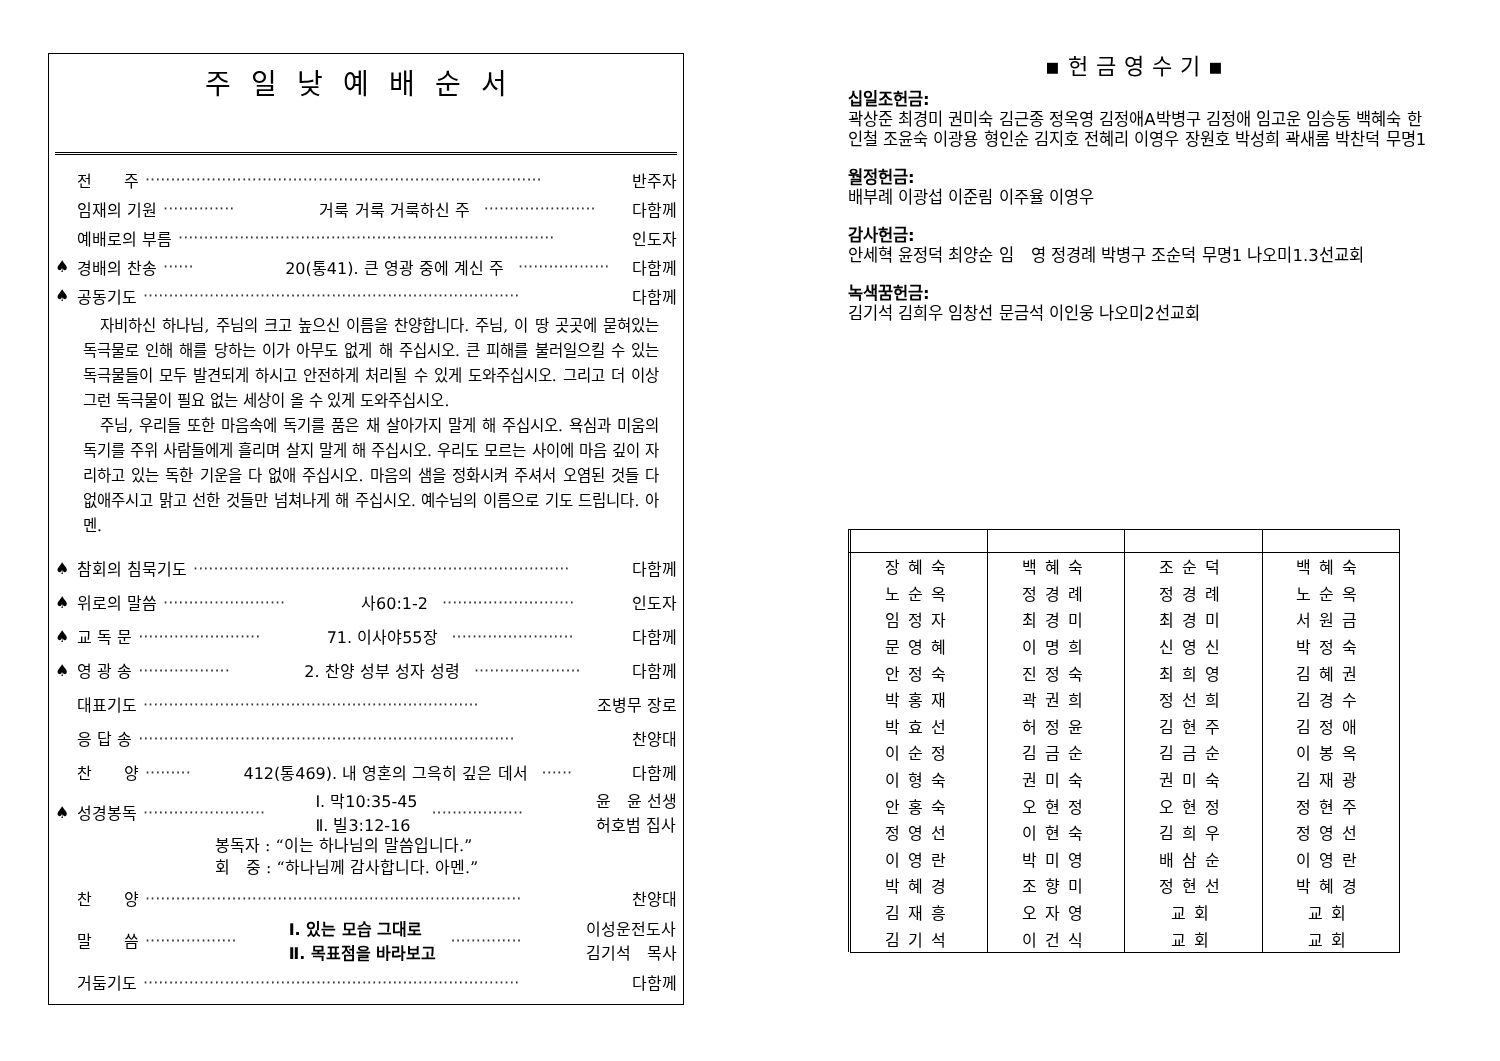주일낮예배순서
전　　주 ·············································································· 반주자
임재의 기원 ·············· 거룩 거룩 거룩하신 주 ······················ 다함께
예배로의 부름 ·········································································· 인도자
♠ 경배의 찬송 ······ 20(통41). 큰 영광 중에 계신 주 ·················· 다함께
♠ 공동기도 ·········································································· 다함께
　자비하신 하나님, 주님의 크고 높으신 이름을 찬양합니다. 주님, 이 땅 곳곳에 묻혀있는 독극물로 인해 해를 당하는 이가 아무도 없게 해 주십시오. 큰 피해를 불러일으킬 수 있는 독극물들이 모두 발견되게 하시고 안전하게 처리될 수 있게 도와주십시오. 그리고 더 이상 그런 독극물이 필요 없는 세상이 올 수 있게 도와주십시오.
　주님, 우리들 또한 마음속에 독기를 품은 채 살아가지 말게 해 주십시오. 욕심과 미움의 독기를 주위 사람들에게 흘리며 살지 말게 해 주십시오. 우리도 모르는 사이에 마음 깊이 자리하고 있는 독한 기운을 다 없애 주십시오. 마음의 샘을 정화시켜 주셔서 오염된 것들 다 없애주시고 맑고 선한 것들만 넘쳐나게 해 주십시오. 예수님의 이름으로 기도 드립니다. 아멘.
♠ 참회의 침묵기도 ·········································································· 다함께
♠ 위로의 말씀 ························ 사60:1-2 ·························· 인도자
♠ 교 독 문 ························ 71. 이사야55장 ························ 다함께
♠ 영 광 송 ·················· 2. 찬양 성부 성자 성령 ····················· 다함께
대표기도 ·································································· 조병무 장로
응 답 송 ·········································································· 찬양대
찬　　양 ········· 412(통469). 내 영혼의 그윽히 깊은 데서 ······ 다함께
♠ 성경봉독 ························ Ⅰ. 막10:35-45
Ⅱ. 빌3:12-16 ·················· 윤　윤 선생
허호범 집사
봉독자 : “이는 하나님의 말씀입니다.”
회　중 : “하나님께 감사합니다. 아멘.”
찬　　양 ·········································································· 찬양대
말　　씀 ·················· Ⅰ. 있는 모습 그대로
Ⅱ. 목표점을 바라보고 ·············· 이성운전도사
김기석　목사
거둠기도 ·········································································· 다함께
▪헌금영수기▪
십일조헌금:
곽상준 최경미 권미숙 김근종 정옥영 김정애A박병구 김정애 임고운 임승동 백혜숙 한인철 조윤숙 이광용 형인순 김지호 전혜리 이영우 장원호 박성희 곽새롬 박찬덕 무명1
월정헌금:
배부례 이광섭 이준림 이주율 이영우
감사헌금:
안세혁 윤정덕 최양순 임　영 정경례 박병구 조순덕 무명1 나오미1.3선교회
녹색꿈헌금:
김기석 김희우 임창선 문금석 이인웅 나오미2선교회
| | 장혜숙 | 백혜숙 | 조순덕 | 백혜숙 |
| | 노순옥 | 정경례 | 정경례 | 노순옥 |
| | 임정자 | 최경미 | 최경미 | 서원금 |
| | 문영혜 | 이명희 | 신영신 | 박정숙 |
| | 안정숙 | 진정숙 | 최희영 | 김혜권 |
| | 박홍재 | 곽권희 | 정선희 | 김경수 |
| | 박효선 | 허정윤 | 김현주 | 김정애 |
| | 이순정 | 김금순 | 김금순 | 이봉옥 |
| | 이형숙 | 권미숙 | 권미숙 | 김재광 |
| | 안홍숙 | 오현정 | 오현정 | 정현주 |
| | 정영선 | 이현숙 | 김희우 | 정영선 |
| | 이영란 | 박미영 | 배삼순 | 이영란 |
| | 박혜경 | 조향미 | 정현선 | 박혜경 |
| | 김재흥 | 오자영 | 교회 | 교회 |
| | 김기석 | 이건식 | 교회 | 교회 |